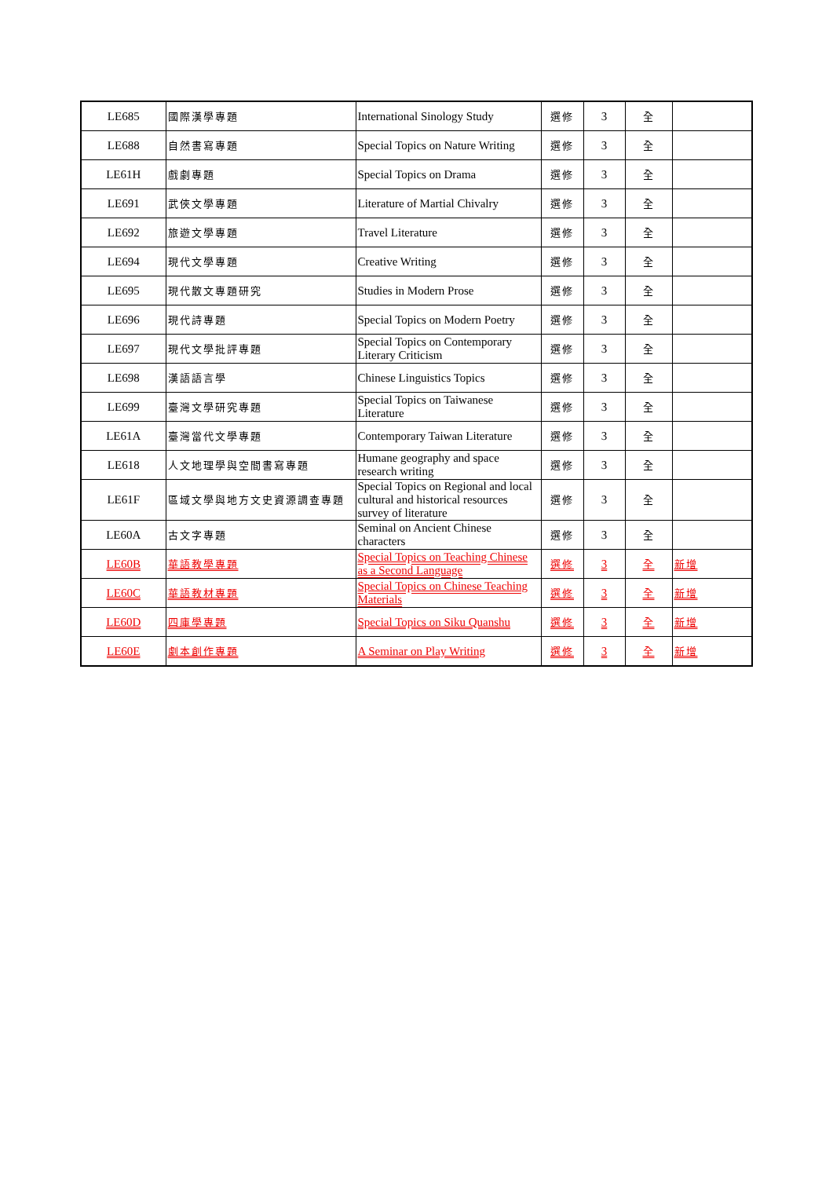| LE685 | 國際漢學專題 | International Sinology Study | 選修 | 3 | 全 | |
| LE688 | 自然書寫專題 | Special Topics on Nature Writing | 選修 | 3 | 全 | |
| LE61H | 戲劇專題 | Special Topics on Drama | 選修 | 3 | 全 | |
| LE691 | 武俠文學專題 | Literature of Martial Chivalry | 選修 | 3 | 全 | |
| LE692 | 旅遊文學專題 | Travel Literature | 選修 | 3 | 全 | |
| LE694 | 現代文學專題 | Creative Writing | 選修 | 3 | 全 | |
| LE695 | 現代散文專題研究 | Studies in Modern Prose | 選修 | 3 | 全 | |
| LE696 | 現代詩專題 | Special Topics on Modern Poetry | 選修 | 3 | 全 | |
| LE697 | 現代文學批評專題 | Special Topics on Contemporary Literary Criticism | 選修 | 3 | 全 | |
| LE698 | 漢語語言學 | Chinese Linguistics Topics | 選修 | 3 | 全 | |
| LE699 | 臺灣文學研究專題 | Special Topics on Taiwanese Literature | 選修 | 3 | 全 | |
| LE61A | 臺灣當代文學專題 | Contemporary Taiwan Literature | 選修 | 3 | 全 | |
| LE618 | 人文地理學與空間書寫專題 | Humane geography and space research writing | 選修 | 3 | 全 | |
| LE61F | 區域文學與地方文史資源調查專題 | Special Topics on Regional and local cultural and historical resources survey of literature | 選修 | 3 | 全 | |
| LE60A | 古文字專題 | Seminal on Ancient Chinese characters | 選修 | 3 | 全 | |
| LE60B | 華語教學專題 | Special Topics on Teaching Chinese as a Second Language | 選修 | 3 | 全 | 新增 |
| LE60C | 華語教材專題 | Special Topics on Chinese Teaching Materials | 選修 | 3 | 全 | 新增 |
| LE60D | 四庫學專題 | Special Topics on Siku Quanshu | 選修 | 3 | 全 | 新增 |
| LE60E | 劇本創作專題 | A Seminar on Play Writing | 選修 | 3 | 全 | 新增 |